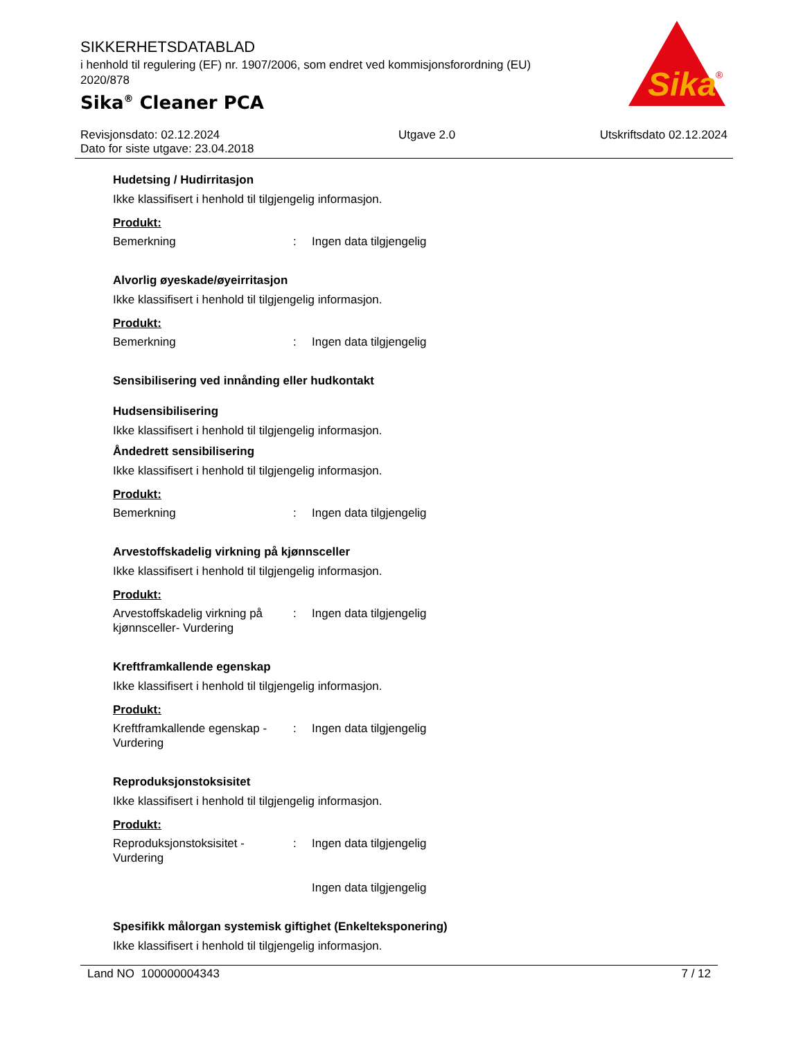SIKKERHETSDATABLAD
i henhold til regulering (EF) nr. 1907/2006, som endret ved kommisjonsforordning (EU) 2020/878
Sika<sup>®</sup> Cleaner PCA
Sika
®
Revisjonsdato: 02.12.2024
Dato for siste utgave: 23.04.2018
Utgave 2.0 Utskriftsdato 02.12.2024
Hudetsing / Hudirritasjon
Ikke klassifisert i henhold til tilgjengelig informasjon.
Produkt:
| Bemerkning | : | Ingen data tilgjengelig |
Alvorlig øyeskade/øyeirritasjon
Ikke klassifisert i henhold til tilgjengelig informasjon.
Produkt:
| Bemerkning | : | Ingen data tilgjengelig |
Sensibilisering ved innånding eller hudkontakt
Hudsensibilisering
Ikke klassifisert i henhold til tilgjengelig informasjon.
Åndedrett sensibilisering
Ikke klassifisert i henhold til tilgjengelig informasjon.
Produkt:
| Bemerkning | : | Ingen data tilgjengelig |
Arvestoffskadelig virkning på kjønnsceller
Ikke klassifisert i henhold til tilgjengelig informasjon.
Produkt:
| Arvestoffskadelig virkning på kjønnsceller- Vurdering | : | Ingen data tilgjengelig |
Kreftframkallende egenskap
Ikke klassifisert i henhold til tilgjengelig informasjon.
Produkt:
| Kreftframkallende egenskap - Vurdering | : | Ingen data tilgjengelig |
Reproduksjonstoksisitet
Ikke klassifisert i henhold til tilgjengelig informasjon.
Produkt:
| Reproduksjonstoksisitet - Vurdering | : | Ingen data tilgjengelig |
| | | Ingen data tilgjengelig |
Spesifikk målorgan systemisk giftighet (Enkelteksponering)
Ikke klassifisert i henhold til tilgjengelig informasjon.
Land NO 100000004343 7 / 12